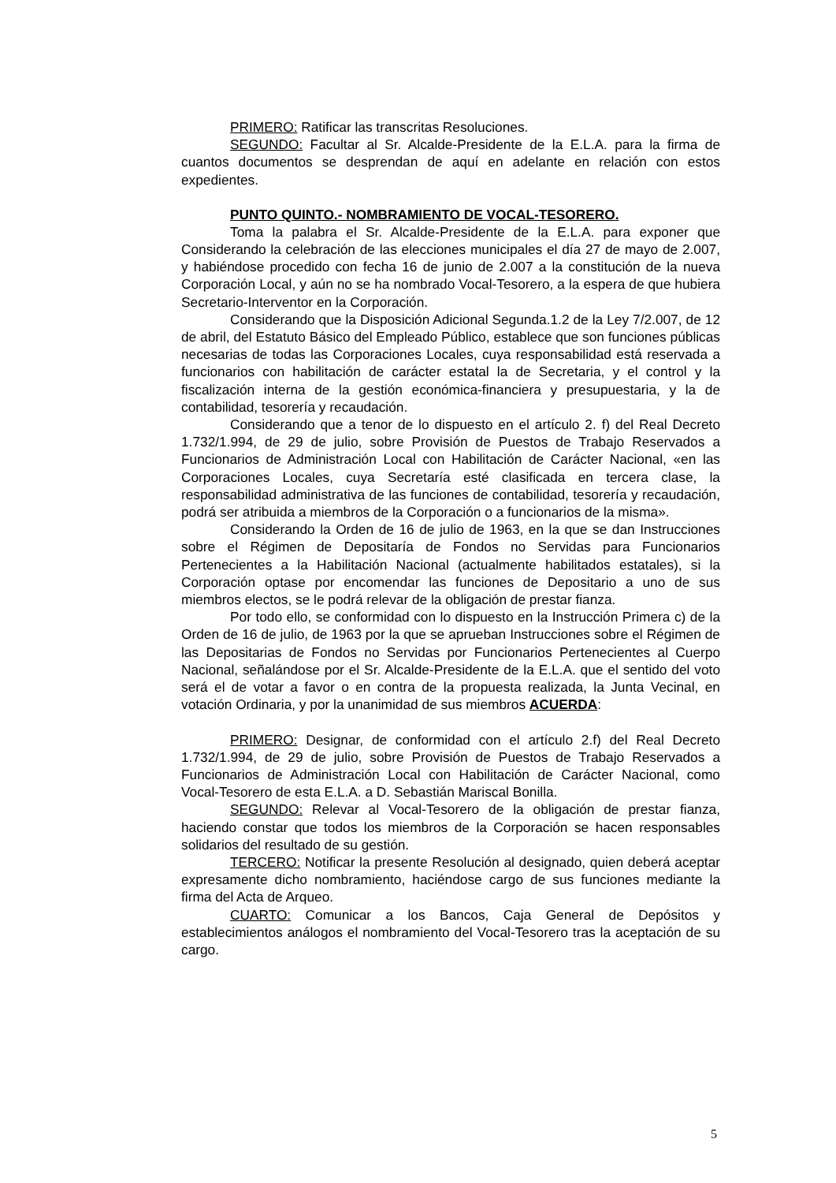PRIMERO: Ratificar las transcritas Resoluciones.
SEGUNDO: Facultar al Sr. Alcalde-Presidente de la E.L.A. para la firma de cuantos documentos se desprendan de aquí en adelante en relación con estos expedientes.
PUNTO QUINTO.- NOMBRAMIENTO DE VOCAL-TESORERO.
Toma la palabra el Sr. Alcalde-Presidente de la E.L.A. para exponer que Considerando la celebración de las elecciones municipales el día 27 de mayo de 2.007, y habiéndose procedido con fecha 16 de junio de 2.007 a la constitución de la nueva Corporación Local, y aún no se ha nombrado Vocal-Tesorero, a la espera de que hubiera Secretario-Interventor en la Corporación.
Considerando que la Disposición Adicional Segunda.1.2 de la Ley 7/2.007, de 12 de abril, del Estatuto Básico del Empleado Público, establece que son funciones públicas necesarias de todas las Corporaciones Locales, cuya responsabilidad está reservada a funcionarios con habilitación de carácter estatal la de Secretaria, y el control y la fiscalización interna de la gestión económica-financiera y presupuestaria, y la de contabilidad, tesorería y recaudación.
Considerando que a tenor de lo dispuesto en el artículo 2. f) del Real Decreto 1.732/1.994, de 29 de julio, sobre Provisión de Puestos de Trabajo Reservados a Funcionarios de Administración Local con Habilitación de Carácter Nacional, «en las Corporaciones Locales, cuya Secretaría esté clasificada en tercera clase, la responsabilidad administrativa de las funciones de contabilidad, tesorería y recaudación, podrá ser atribuida a miembros de la Corporación o a funcionarios de la misma».
Considerando la Orden de 16 de julio de 1963, en la que se dan Instrucciones sobre el Régimen de Depositaría de Fondos no Servidas para Funcionarios Pertenecientes a la Habilitación Nacional (actualmente habilitados estatales), si la Corporación optase por encomendar las funciones de Depositario a uno de sus miembros electos, se le podrá relevar de la obligación de prestar fianza.
Por todo ello, se conformidad con lo dispuesto en la Instrucción Primera c) de la Orden de 16 de julio, de 1963 por la que se aprueban Instrucciones sobre el Régimen de las Depositarias de Fondos no Servidas por Funcionarios Pertenecientes al Cuerpo Nacional, señalándose por el Sr. Alcalde-Presidente de la E.L.A. que el sentido del voto será el de votar a favor o en contra de la propuesta realizada, la Junta Vecinal, en votación Ordinaria, y por la unanimidad de sus miembros ACUERDA:
PRIMERO: Designar, de conformidad con el artículo 2.f) del Real Decreto 1.732/1.994, de 29 de julio, sobre Provisión de Puestos de Trabajo Reservados a Funcionarios de Administración Local con Habilitación de Carácter Nacional, como Vocal-Tesorero de esta E.L.A. a D. Sebastián Mariscal Bonilla.
SEGUNDO: Relevar al Vocal-Tesorero de la obligación de prestar fianza, haciendo constar que todos los miembros de la Corporación se hacen responsables solidarios del resultado de su gestión.
TERCERO: Notificar la presente Resolución al designado, quien deberá aceptar expresamente dicho nombramiento, haciéndose cargo de sus funciones mediante la firma del Acta de Arqueo.
CUARTO: Comunicar a los Bancos, Caja General de Depósitos y establecimientos análogos el nombramiento del Vocal-Tesorero tras la aceptación de su cargo.
5